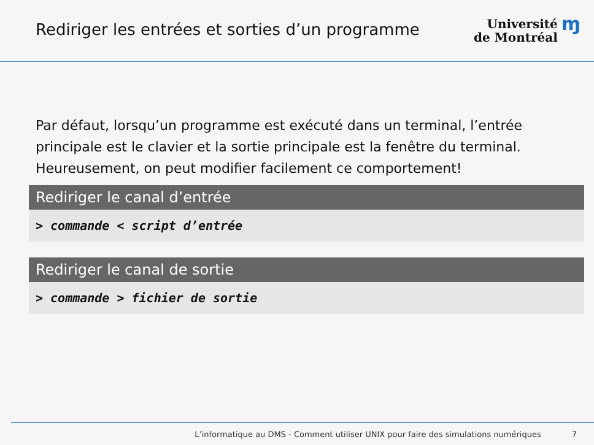Rediriger les entrées et sorties d’un programme
Université
de Montréal
ɱ
Par défaut, lorsqu’un programme est exécuté dans un terminal, l’entrée principale est le clavier et la sortie principale est la fenêtre du terminal. Heureusement, on peut modifier facilement ce comportement!
Rediriger le canal d’entrée
> commande < script d’entrée
Rediriger le canal de sortie
> commande > fichier de sortie
L’informatique au DMS - Comment utiliser UNIX pour faire des simulations numériques 7